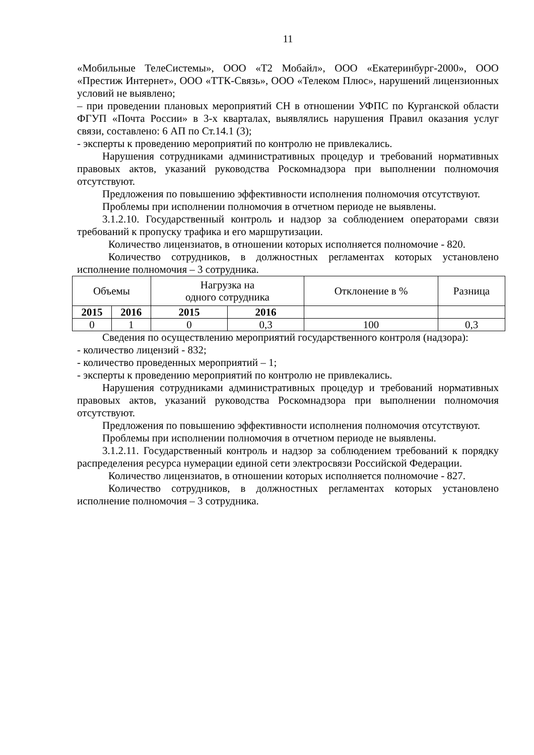11
«Мобильные ТелеСистемы», ООО «Т2 Мобайл», ООО «Екатеринбург-2000», ООО «Престиж Интернет», ООО «ТТК-Связь», ООО «Телеком Плюс», нарушений лицензионных условий не выявлено;
– при проведении плановых мероприятий СН в отношении УФПС по Курганской области ФГУП «Почта России» в 3-х кварталах, выявлялись нарушения Правил оказания услуг связи, составлено: 6 АП по Ст.14.1 (3);
- эксперты к проведению мероприятий по контролю не привлекались.
Нарушения сотрудниками административных процедур и требований нормативных правовых актов, указаний руководства Роскомнадзора при выполнении полномочия отсутствуют.
Предложения по повышению эффективности исполнения полномочия отсутствуют.
Проблемы при исполнении полномочия в отчетном периоде не выявлены.
3.1.2.10. Государственный контроль и надзор за соблюдением операторами связи требований к пропуску трафика и его маршрутизации.
Количество лицензиатов, в отношении которых исполняется полномочие - 820.
Количество сотрудников, в должностных регламентах которых установлено исполнение полномочия – 3 сотрудника.
| Объемы | | Нагрузка на одного сотрудника | | Отклонение в % | Разница |
| 2015 | 2016 | 2015 | 2016 | | |
| 0 | 1 | 0 | 0,3 | 100 | 0,3 |
Сведения по осуществлению мероприятий государственного контроля (надзора):
- количество лицензий - 832;
- количество проведенных мероприятий – 1;
- эксперты к проведению мероприятий по контролю не привлекались.
Нарушения сотрудниками административных процедур и требований нормативных правовых актов, указаний руководства Роскомнадзора при выполнении полномочия отсутствуют.
Предложения по повышению эффективности исполнения полномочия отсутствуют.
Проблемы при исполнении полномочия в отчетном периоде не выявлены.
3.1.2.11. Государственный контроль и надзор за соблюдением требований к порядку распределения ресурса нумерации единой сети электросвязи Российской Федерации.
Количество лицензиатов, в отношении которых исполняется полномочие - 827.
Количество сотрудников, в должностных регламентах которых установлено исполнение полномочия – 3 сотрудника.